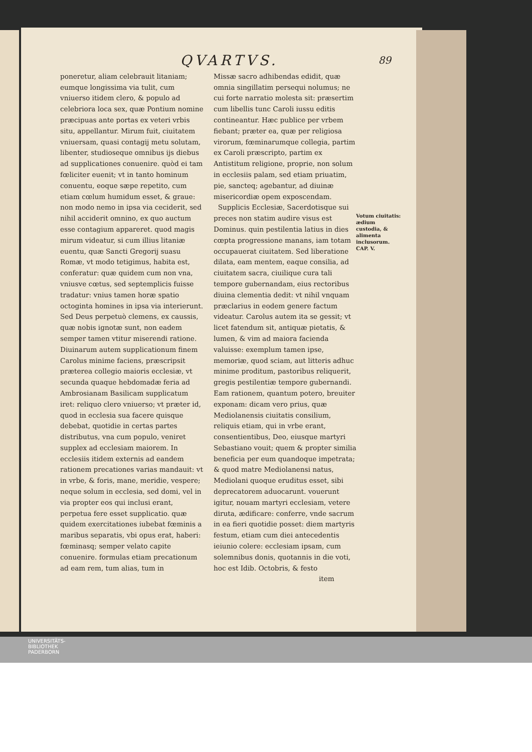QVARTVS. 89
poneretur, aliam celebrauit litaniam; eumque longissima via tulit, cum vniuerso itidem clero, & populo ad celebriora loca sex, quæ Pontium nomine præcipuas ante portas ex veteri vrbis situ, appellantur. Mirum fuit, ciuitatem vniuersam, quasi contagij metu solutam, libenter, studioseque omnibus ijs diebus ad supplicationes conuenire. quòd ei tam fœliciter euenit; vt in tanto hominum conuentu, eoque sæpe repetito, cum etiam cœlum humidum esset, & graue: non modo nemo in ipsa via ceciderit, sed nihil acciderit omnino, ex quo auctum esse contagium appareret. quod magis mirum videatur, si cum illius litaniæ euentu, quæ Sancti Gregorij suasu Romæ, vt modo tetigimus, habita est, conferatur: quæ quidem cum non vna, vniusve cœtus, sed septemplicis fuisse tradatur: vnius tamen horæ spatio octoginta homines in ipsa via interierunt. Sed Deus perpetuò clemens, ex caussis, quæ nobis ignotæ sunt, non eadem semper tamen vtitur miserendi ratione. Diuinarum autem supplicationum finem Carolus minime faciens, præscripsit præterea collegio maioris ecclesiæ, vt secunda quaque hebdomadæ feria ad Ambrosianam Basilicam supplicatum iret: reliquo clero vniuerso; vt præter id, quod in ecclesia sua facere quisque debebat, quotidie in certas partes distributus, vna cum populo, veniret supplex ad ecclesiam maiorem. In ecclesiis itidem externis ad eandem rationem precationes varias mandauit: vt in vrbe, & foris, mane, meridie, vespere; neque solum in ecclesia, sed domi, vel in via propter eos qui inclusi erant, perpetua fere esset supplicatio. quæ quidem exercitationes iubebat fœminis a maribus separatis, vbi opus erat, haberi: fœminasq; semper velato capite conuenire. formulas etiam precationum ad eam rem, tum alias, tum in
Missæ sacro adhibendas edidit, quæ omnia singillatim persequi nolumus; ne cui forte narratio molesta sit: præsertim cum libellis tunc Caroli iussu editis contineantur. Hæc publice per vrbem fiebant; præter ea, quæ per religiosa virorum, fœminarumque collegia, partim ex Caroli præscripto, partim ex Antistitum religione, proprie, non solum in ecclesiis palam, sed etiam priuatim, pie, sancteq; agebantur, ad diuinæ misericordiæ opem exposcendam.
Supplicis Ecclesiæ, Sacerdotisque sui preces non statim audire visus est Dominus. quin pestilentia latius in dies cœpta progressione manans, iam totam occupauerat ciuitatem. Sed liberatione dilata, eam mentem, eaque consilia, ad ciuitatem sacra, ciuilique cura tali tempore gubernandam, eius rectoribus diuina clementia dedit: vt nihil vnquam præclarius in eodem genere factum videatur. Carolus autem ita se gessit; vt licet fatendum sit, antiquæ pietatis, & lumen, & vim ad maiora facienda valuisse: exemplum tamen ipse, memoriæ, quod sciam, aut litteris adhuc minime proditum, pastoribus reliquerit, gregis pestilentiæ tempore gubernandi. Eam rationem, quantum potero, breuiter exponam: dicam vero prius, quæ Mediolanensis ciuitatis consilium, reliquis etiam, qui in vrbe erant, consentientibus, Deo, eiusque martyri Sebastiano vouit; quem & propter similia beneficia per eum quandoque impetrata; & quod matre Mediolanensi natus, Mediolani quoque eruditus esset, sibi deprecatorem aduocarunt. vouerunt igitur, nouam martyri ecclesiam, vetere diruta, ædificare: conferre, vnde sacrum in ea fieri quotidie posset: diem martyris festum, etiam cum diei antecedentis ieiunio colere: ecclesiam ipsam, cum solemnibus donis, quotannis in die voti, hoc est Idib. Octobris, & festo
item
Votum ciuitatis: ædium custodia, & alimenta inclusorum. CAP. V.
UNIVERSITÄTS-
BIBLIOTHEK
PADERBORN